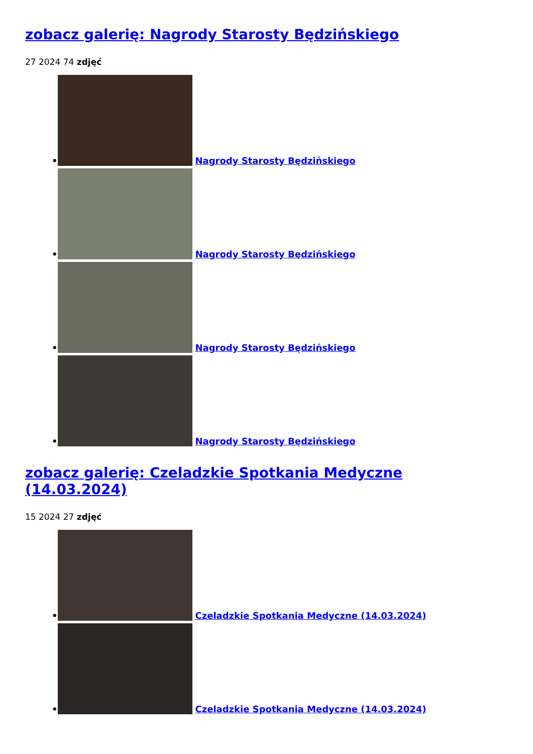zobacz galerię: Nagrody Starosty Będzińskiego
27 2024 74 zdjęć
• Nagrody Starosty Będzińskiego
• Nagrody Starosty Będzińskiego
• Nagrody Starosty Będzińskiego
• Nagrody Starosty Będzińskiego
zobacz galerię: Czeladzkie Spotkania Medyczne (14.03.2024)
15 2024 27 zdjęć
• Czeladzkie Spotkania Medyczne (14.03.2024)
• Czeladzkie Spotkania Medyczne (14.03.2024)